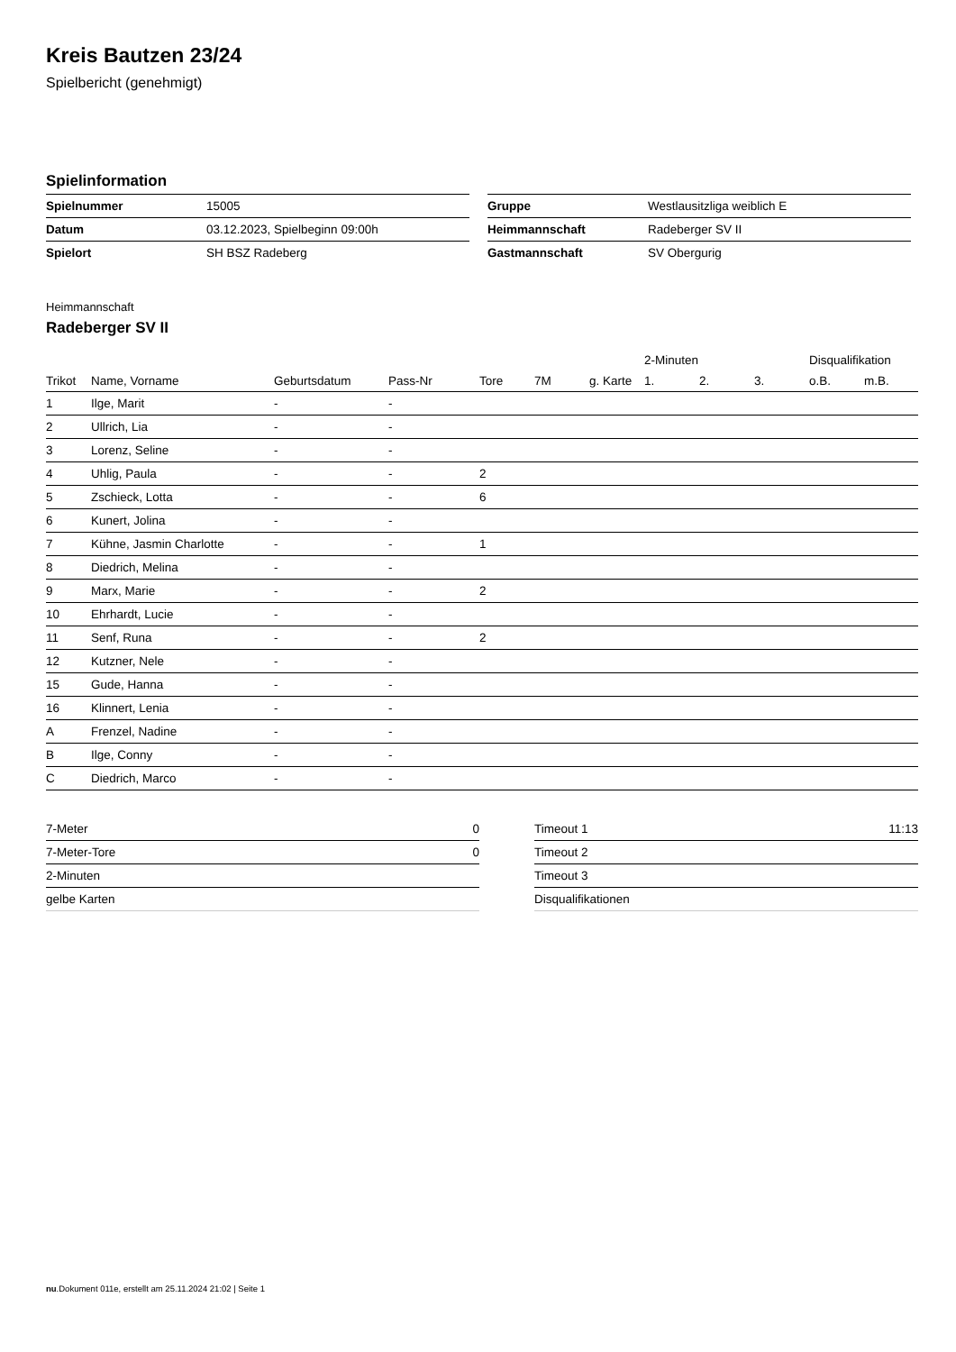Kreis Bautzen 23/24
Spielbericht (genehmigt)
Spielinformation
| Spielnummer | 15005 |
| Datum | 03.12.2023, Spielbeginn 09:00h |
| Spielort | SH BSZ Radeberg |
| Gruppe | Westlausitzliga weiblich E |
| Heimmannschaft | Radeberger SV II |
| Gastmannschaft | SV Obergurig |
Heimmannschaft
Radeberger SV II
| | | | | | | | 2-Minuten | | | Disqualifikation | |
| --- | --- | --- | --- | --- | --- | --- | --- | --- | --- | --- | --- |
| Trikot | Name, Vorname | Geburtsdatum | Pass-Nr | Tore | 7M | g. Karte | 1. | 2. | 3. | o.B. | m.B. |
| 1 | Ilge, Marit | - | - | | | | | | | | |
| 2 | Ullrich, Lia | - | - | | | | | | | | |
| 3 | Lorenz, Seline | - | - | | | | | | | | |
| 4 | Uhlig, Paula | - | - | 2 | | | | | | | |
| 5 | Zschieck, Lotta | - | - | 6 | | | | | | | |
| 6 | Kunert, Jolina | - | - | | | | | | | | |
| 7 | Kühne, Jasmin Charlotte | - | - | 1 | | | | | | | |
| 8 | Diedrich, Melina | - | - | | | | | | | | |
| 9 | Marx, Marie | - | - | 2 | | | | | | | |
| 10 | Ehrhardt, Lucie | - | - | | | | | | | | |
| 11 | Senf, Runa | - | - | 2 | | | | | | | |
| 12 | Kutzner, Nele | - | - | | | | | | | | |
| 15 | Gude, Hanna | - | - | | | | | | | | |
| 16 | Klinnert, Lenia | - | - | | | | | | | | |
| A | Frenzel, Nadine | - | - | | | | | | | | |
| B | Ilge, Conny | - | - | | | | | | | | |
| C | Diedrich, Marco | - | - | | | | | | | | |
| 7-Meter | 0 |
| 7-Meter-Tore | 0 |
| 2-Minuten | |
| gelbe Karten | |
| Timeout 1 | 11:13 |
| Timeout 2 | |
| Timeout 3 | |
| Disqualifikationen | |
nu.Dokument 011e, erstellt am 25.11.2024 21:02 | Seite 1